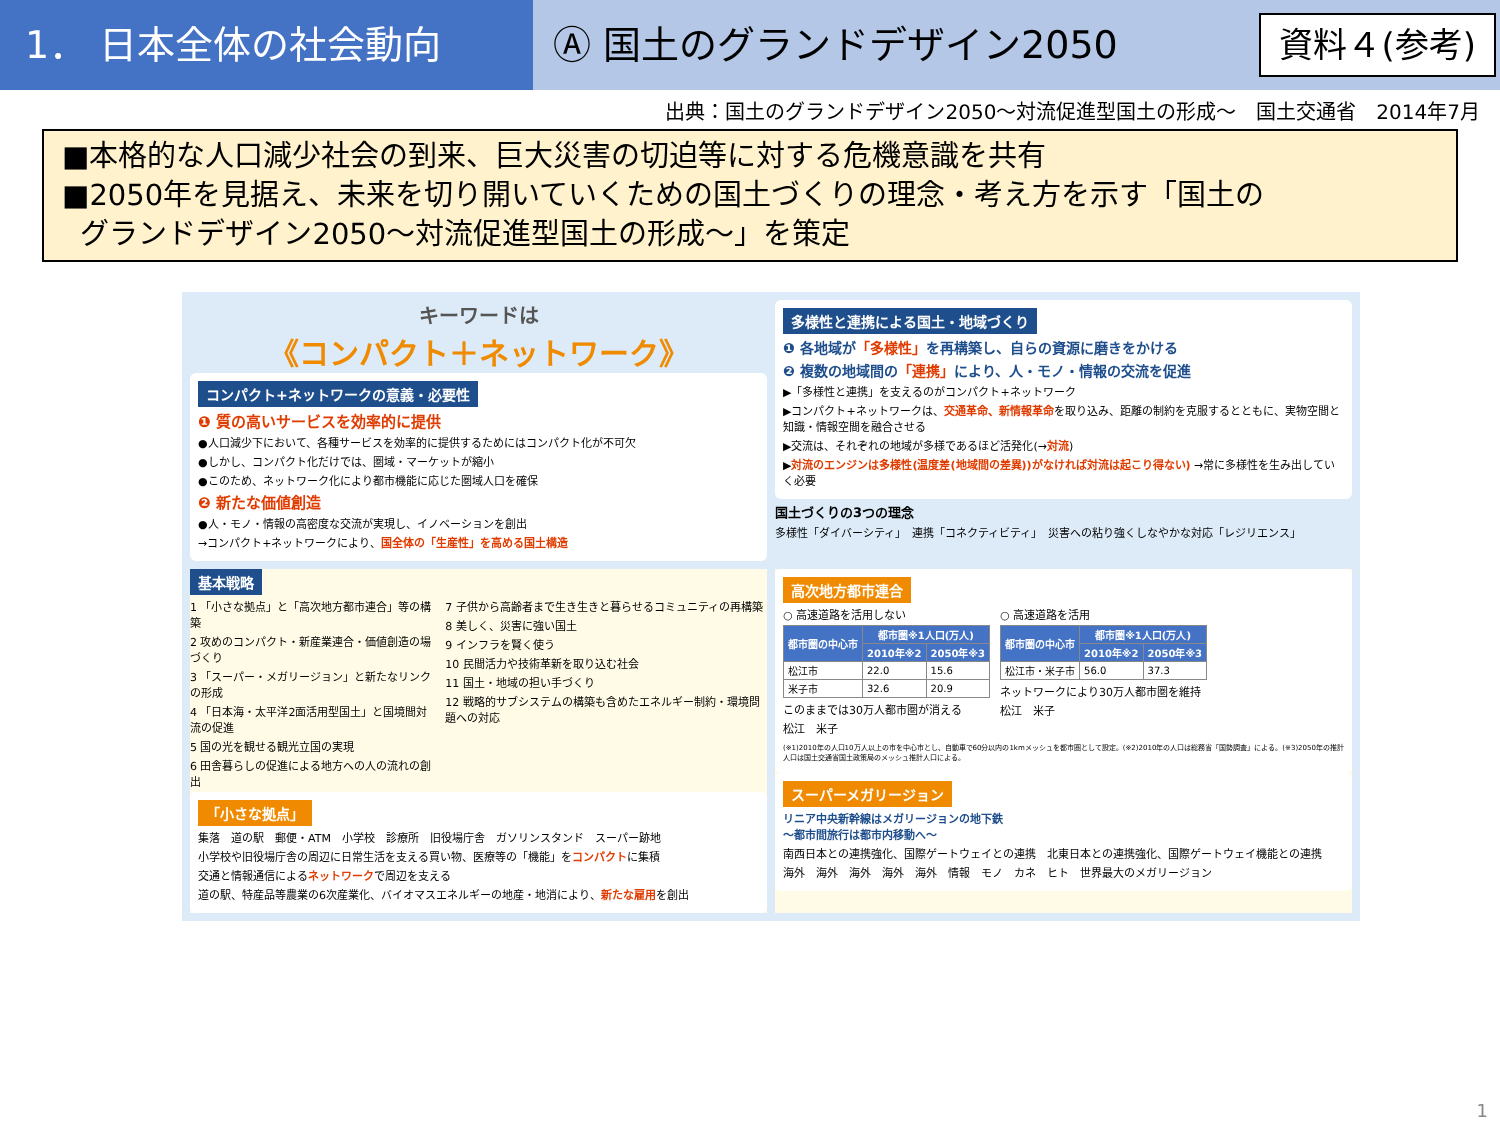1． 日本全体の社会動向 Ⓐ 国土のグランドデザイン2050 資料４(参考)
出典：国土のグランドデザイン2050～対流促進型国土の形成～　国土交通省　2014年7月
■本格的な人口減少社会の到来、巨大災害の切迫等に対する危機意識を共有
■2050年を見据え、未来を切り開いていくための国土づくりの理念・考え方を示す「国土の
グランドデザイン2050～対流促進型国土の形成～」を策定
キーワードは
《コンパクト＋ネットワーク》
コンパクト+ネットワークの意義・必要性
❶ 質の高いサービスを効率的に提供
●人口減少下において、各種サービスを効率的に提供するためにはコンパクト化が不可欠
●しかし、コンパクト化だけでは、圏域・マーケットが縮小
●このため、ネットワーク化により都市機能に応じた圏域人口を確保
❷ 新たな価値創造
●人・モノ・情報の高密度な交流が実現し、イノベーションを創出
→コンパクト+ネットワークにより、国全体の「生産性」を高める国土構造
多様性と連携による国土・地域づくり
❶ 各地域が「多様性」を再構築し、自らの資源に磨きをかける
❷ 複数の地域間の「連携」により、人・モノ・情報の交流を促進
▶「多様性と連携」を支えるのがコンパクト+ネットワーク
▶コンパクト+ネットワークは、交通革命、新情報革命を取り込み、距離の制約を克服するとともに、実物空間と知識・情報空間を融合させる
▶交流は、それぞれの地域が多様であるほど活発化(→対流)
▶対流のエンジンは多様性(温度差(地域間の差異))がなければ対流は起こり得ない) →常に多様性を生み出していく必要
国土づくりの3つの理念
多様性「ダイバーシティ」　連携「コネクティビティ」　災害への粘り強くしなやかな対応「レジリエンス」
基本戦略
1 「小さな拠点」と「高次地方都市連合」等の構築
2 攻めのコンパクト・新産業連合・価値創造の場づくり
3 「スーパー・メガリージョン」と新たなリンクの形成
4 「日本海・太平洋2面活用型国土」と国境間対流の促進
5 国の光を観せる観光立国の実現
6 田舎暮らしの促進による地方への人の流れの創出
7 子供から高齢者まで生き生きと暮らせるコミュニティの再構築
8 美しく、災害に強い国土
9 インフラを賢く使う
10 民間活力や技術革新を取り込む社会
11 国土・地域の担い手づくり
12 戦略的サブシステムの構築も含めたエネルギー制約・環境問題への対応
「小さな拠点」
集落　道の駅　郵便・ATM　小学校　診療所　旧役場庁舎　ガソリンスタンド　スーパー跡地
小学校や旧役場庁舎の周辺に日常生活を支える買い物、医療等の「機能」をコンパクトに集積
交通と情報通信によるネットワークで周辺を支える
道の駅、特産品等農業の6次産業化、バイオマスエネルギーの地産・地消により、新たな雇用を創出
高次地方都市連合
○ 高速道路を活用しない
| 都市圏の中心市 | 都市圏※1人口(万人) | |
| --- | --- | --- |
| | 2010年※2 | 2050年※3 |
| 松江市 | 22.0 | 15.6 |
| 米子市 | 32.6 | 20.9 |
このままでは30万人都市圏が消える
松江　米子
○ 高速道路を活用
| 都市圏の中心市 | 都市圏※1人口(万人) | |
| --- | --- | --- |
| | 2010年※2 | 2050年※3 |
| 松江市・米子市 | 56.0 | 37.3 |
ネットワークにより30万人都市圏を維持
松江　米子
(※1)2010年の人口10万人以上の市を中心市とし、自動車で60分以内の1kmメッシュを都市圏として設定。(※2)2010年の人口は総務省「国勢調査」による。(※3)2050年の推計人口は国土交通省国土政策局のメッシュ推計人口による。
スーパーメガリージョン
リニア中央新幹線はメガリージョンの地下鉄
～都市間旅行は都市内移動へ～
南西日本との連携強化、国際ゲートウェイとの連携　北東日本との連携強化、国際ゲートウェイ機能との連携
海外　海外　海外　海外　海外　情報　モノ　カネ　ヒト　世界最大のメガリージョン
1